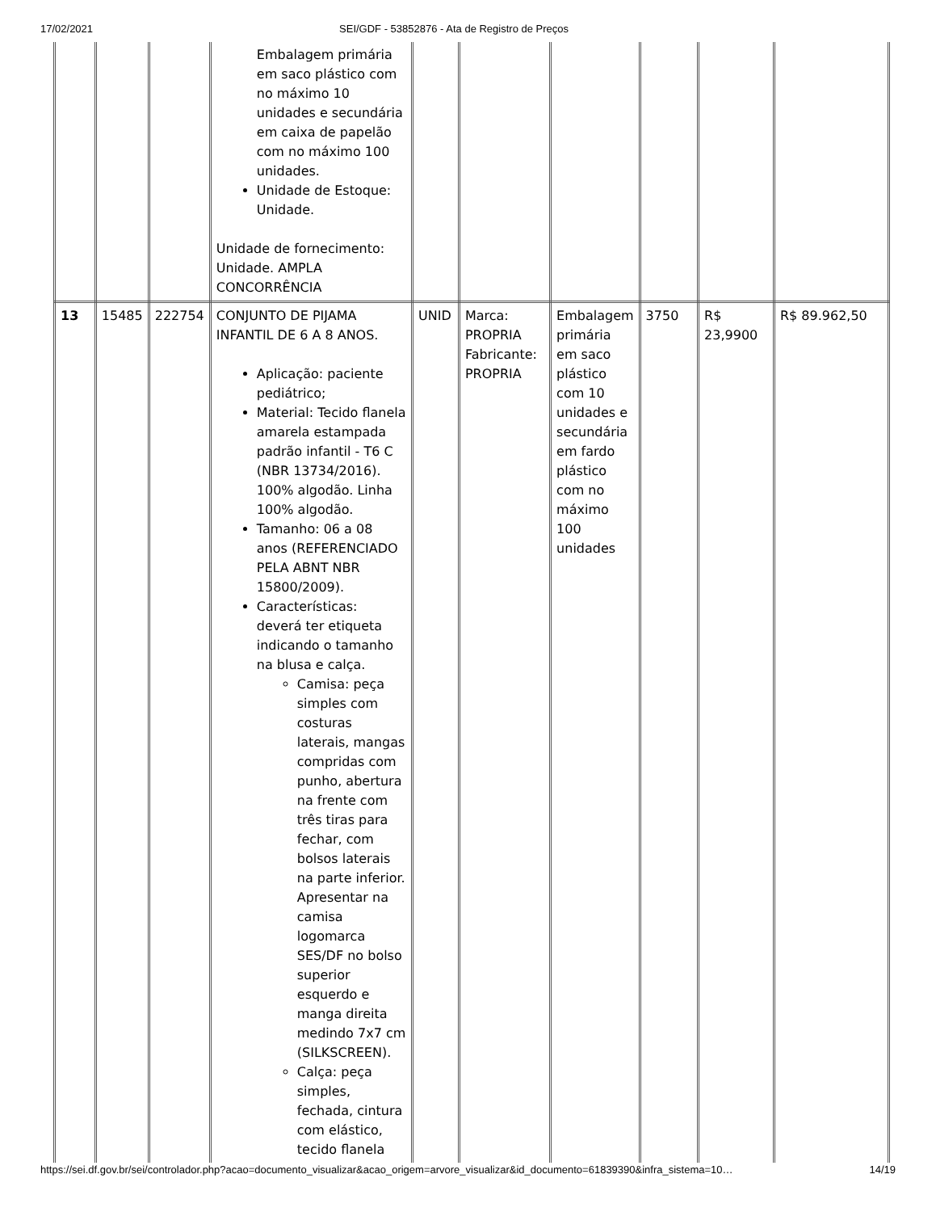17/02/2021 SEI/GDF - 53852876 - Ata de Registro de Preços
| | | | Embalagem primária em saco plástico com no máximo 10 unidades e secundária em caixa de papelão com no máximo 100 unidades. Unidade de Estoque: Unidade. Unidade de fornecimento: Unidade. AMPLA CONCORRÊNCIA | | | | | | |
| 13 | 15485 | 222754 | CONJUNTO DE PIJAMA INFANTIL DE 6 A 8 ANOS. Aplicação: paciente pediátrico; Material: Tecido flanela amarela estampada padrão infantil - T6 C (NBR 13734/2016). 100% algodão. Linha 100% algodão. Tamanho: 06 a 08 anos (REFERENCIADO PELA ABNT NBR 15800/2009). Características: deverá ter etiqueta indicando o tamanho na blusa e calça. Camisa: peça simples com costuras laterais, mangas compridas com punho, abertura na frente com três tiras para fechar, com bolsos laterais na parte inferior. Apresentar na camisa logomarca SES/DF no bolso superior esquerdo e manga direita medindo 7x7 cm (SILKSCREEN). Calça: peça simples, fechada, cintura com elástico, tecido flanela | UNID | Marca: PROPRIA Fabricante: PROPRIA | Embalagem primária em saco plástico com 10 unidades e secundária em fardo plástico com no máximo 100 unidades | 3750 | R$ 23,9900 | R$ 89.962,50 |
https://sei.df.gov.br/sei/controlador.php?acao=documento_visualizar&acao_origem=arvore_visualizar&id_documento=61839390&infra_sistema=10… 14/19